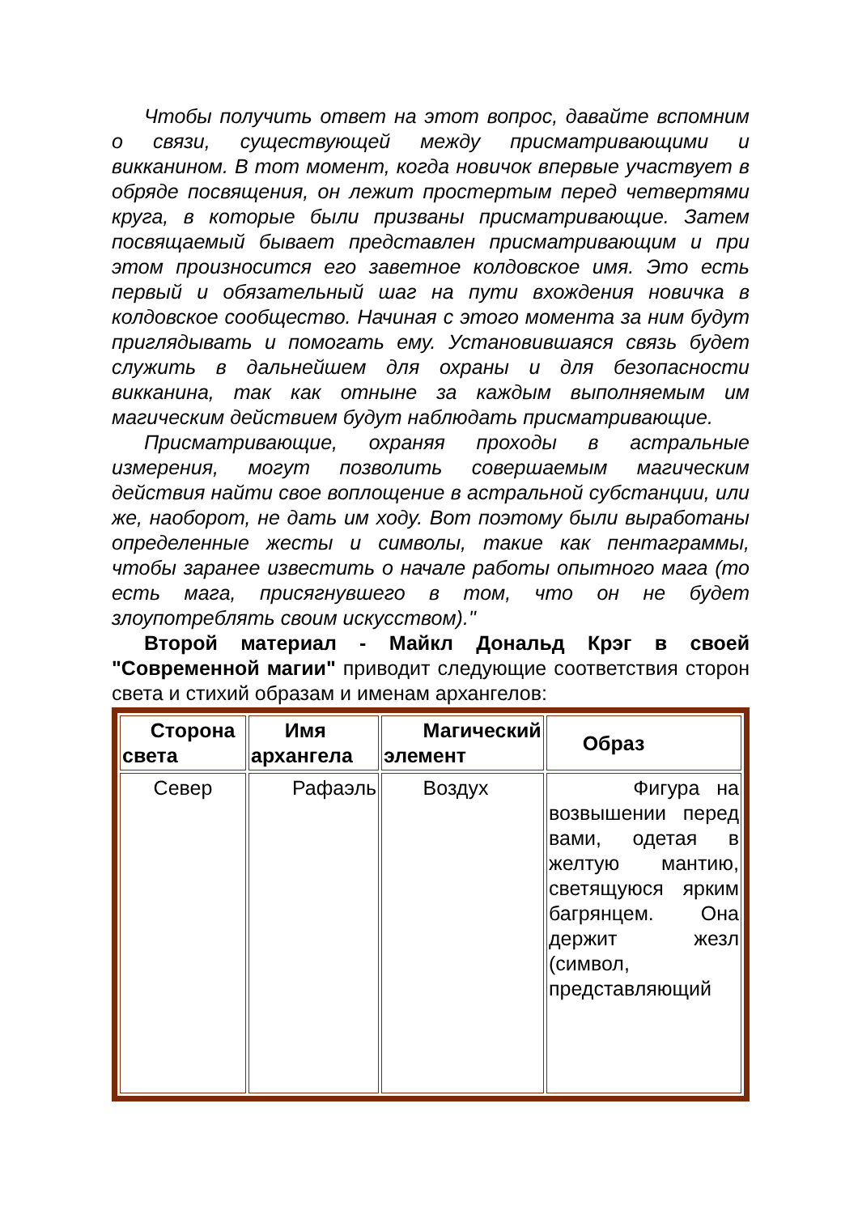Чтобы получить ответ на этот вопрос, давайте вспомним о связи, существующей между присматривающими и викканином. В тот момент, когда новичок впервые участвует в обряде посвящения, он лежит простертым перед четвертями круга, в которые были призваны присматривающие. Затем посвящаемый бывает представлен присматривающим и при этом произносится его заветное колдовское имя. Это есть первый и обязательный шаг на пути вхождения новичка в колдовское сообщество. Начиная с этого момента за ним будут приглядывать и помогать ему. Установившаяся связь будет служить в дальнейшем для охраны и для безопасности викканина, так как отныне за каждым выполняемым им магическим действием будут наблюдать присматривающие.
Присматривающие, охраняя проходы в астральные измерения, могут позволить совершаемым магическим действия найти свое воплощение в астральной субстанции, или же, наоборот, не дать им ходу. Вот поэтому были выработаны определенные жесты и символы, такие как пентаграммы, чтобы заранее известить о начале работы опытного мага (то есть мага, присягнувшего в том, что он не будет злоупотреблять своим искусством)."
Второй материал - Майкл Дональд Крэг в своей "Современной магии" приводит следующие соответствия сторон света и стихий образам и именам архангелов:
| Сторона света | Имя архангела | Магический элемент | Образ |
| --- | --- | --- | --- |
| Север | Рафаэль | Воздух | Фигура на возвышении перед вами, одетая в желтую мантию, светящуюся ярким багрянцем. Она держит жезл (символ, представляющий |